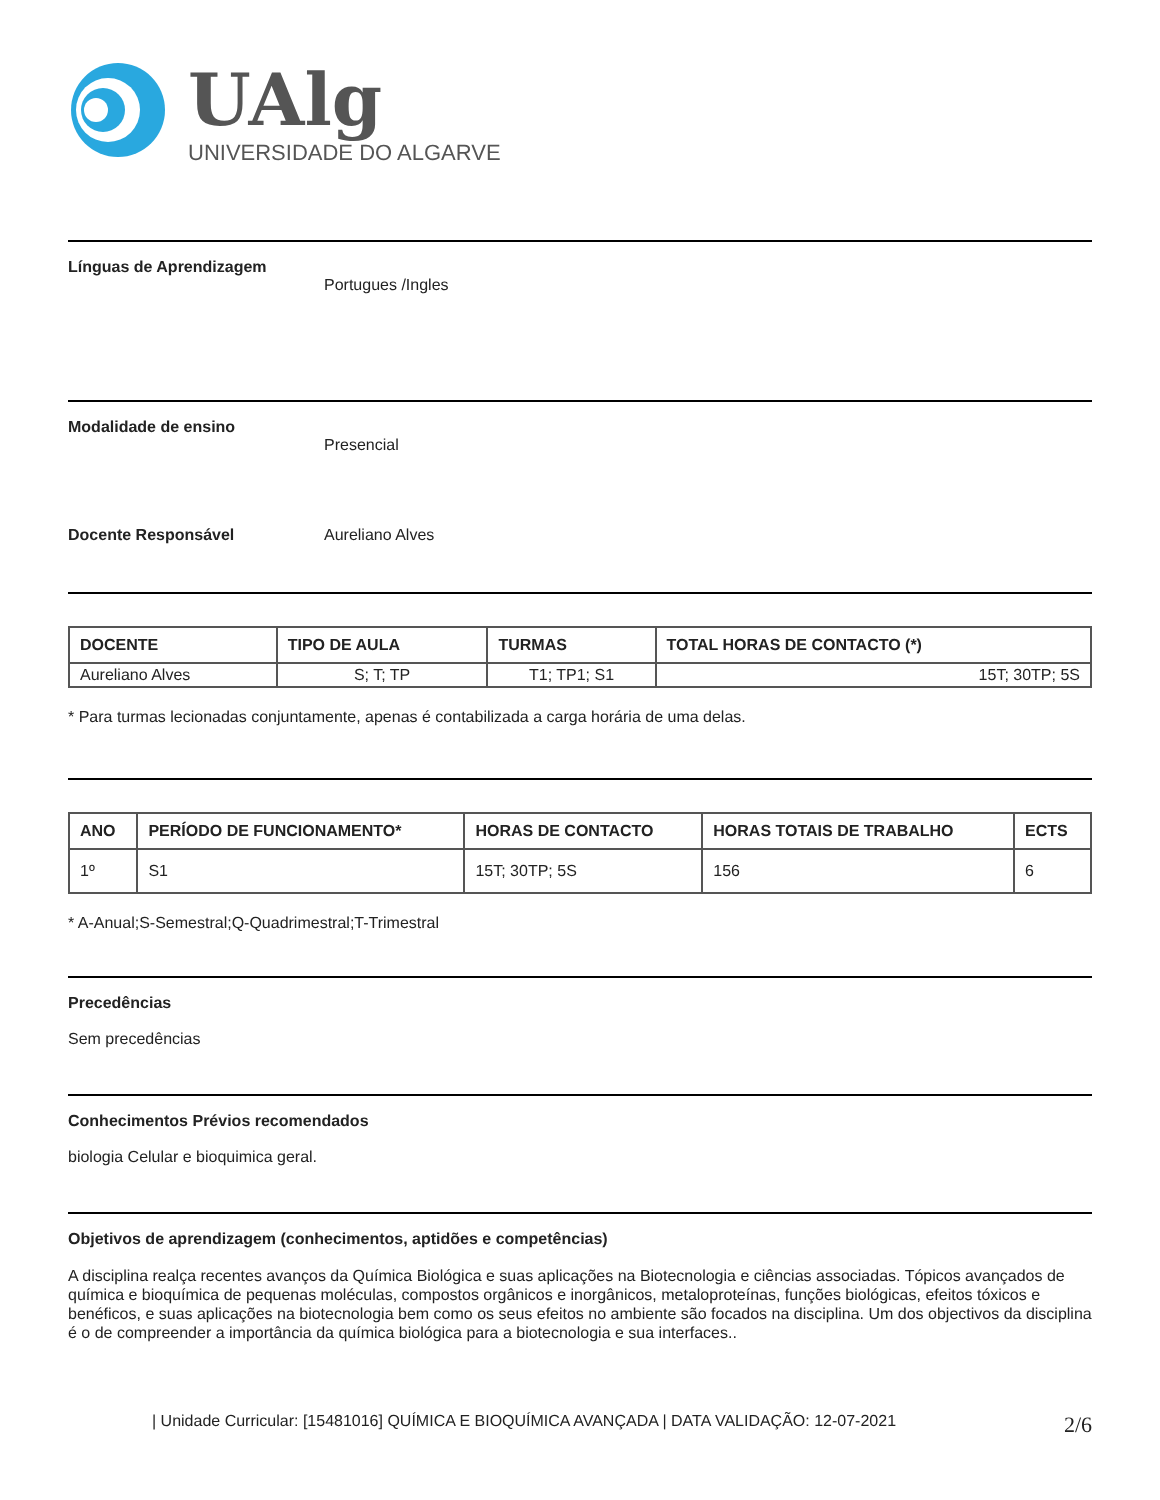UAlg
UNIVERSIDADE DO ALGARVE
Línguas de Aprendizagem
Portugues /Ingles
Modalidade de ensino
Presencial
Docente Responsável Aureliano Alves
| DOCENTE | TIPO DE AULA | TURMAS | TOTAL HORAS DE CONTACTO (*) |
| --- | --- | --- | --- |
| Aureliano Alves | S; T; TP | T1; TP1; S1 | 15T; 30TP; 5S |
* Para turmas lecionadas conjuntamente, apenas é contabilizada a carga horária de uma delas.
| ANO | PERÍODO DE FUNCIONAMENTO* | HORAS DE CONTACTO | HORAS TOTAIS DE TRABALHO | ECTS |
| --- | --- | --- | --- | --- |
| 1º | S1 | 15T; 30TP; 5S | 156 | 6 |
* A-Anual;S-Semestral;Q-Quadrimestral;T-Trimestral
Precedências
Sem precedências
Conhecimentos Prévios recomendados
biologia Celular e bioquimica geral.
Objetivos de aprendizagem (conhecimentos, aptidões e competências)
A disciplina realça recentes avanços da Química Biológica e suas aplicações na Biotecnologia e ciências associadas. Tópicos avançados de química e bioquímica de pequenas moléculas, compostos orgânicos e inorgânicos, metaloproteínas, funções biológicas, efeitos tóxicos e benéficos, e suas aplicações na biotecnologia bem como os seus efeitos no ambiente são focados na disciplina. Um dos objectivos da disciplina é o de compreender a importância da química biológica para a biotecnologia e sua interfaces..
| Unidade Curricular: [15481016] QUÍMICA E BIOQUÍMICA AVANÇADA | DATA VALIDAÇÃO: 12-07-2021 2/6